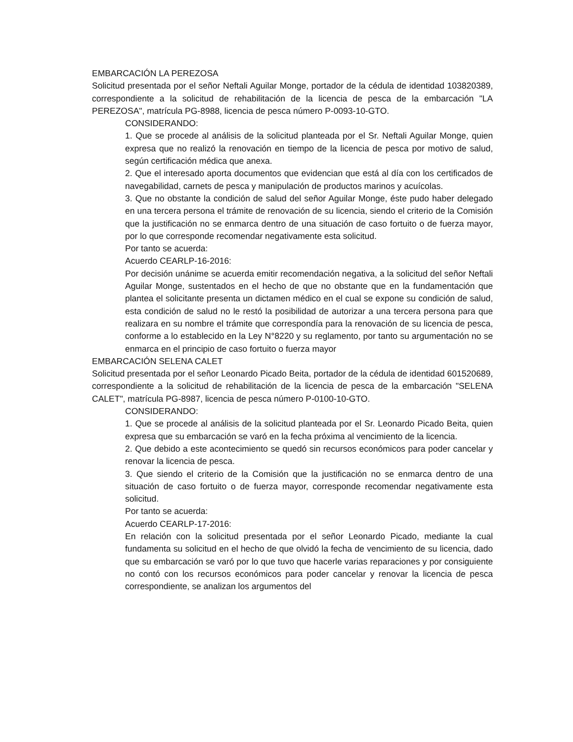EMBARCACIÓN LA PEREZOSA
Solicitud presentada por el señor Neftali Aguilar Monge, portador de la cédula de identidad 103820389, correspondiente a la solicitud de rehabilitación de la licencia de pesca de la embarcación "LA PEREZOSA", matrícula PG-8988, licencia de pesca número P-0093-10-GTO.
CONSIDERANDO:
1. Que se procede al análisis de la solicitud planteada por el Sr. Neftali Aguilar Monge, quien expresa que no realizó la renovación en tiempo de la licencia de pesca por motivo de salud, según certificación médica que anexa.
2. Que el interesado aporta documentos que evidencian que está al día con los certificados de navegabilidad, carnets de pesca y manipulación de productos marinos y acuícolas.
3. Que no obstante la condición de salud del señor Aguilar Monge, éste pudo haber delegado en una tercera persona el trámite de renovación de su licencia, siendo el criterio de la Comisión que la justificación no se enmarca dentro de una situación de caso fortuito o de fuerza mayor, por lo que corresponde recomendar negativamente esta solicitud.
Por tanto se acuerda:
Acuerdo CEARLP-16-2016:
Por decisión unánime se acuerda emitir recomendación negativa, a la solicitud del señor Neftali Aguilar Monge, sustentados en el hecho de que no obstante que en la fundamentación que plantea el solicitante presenta un dictamen médico en el cual se expone su condición de salud, esta condición de salud no le restó la posibilidad de autorizar a una tercera persona para que realizara en su nombre el trámite que correspondía para la renovación de su licencia de pesca, conforme a lo establecido en la Ley N°8220 y su reglamento, por tanto su argumentación no se enmarca en el principio de caso fortuito o fuerza mayor
EMBARCACIÓN SELENA CALET
Solicitud presentada por el señor Leonardo Picado Beita, portador de la cédula de identidad 601520689, correspondiente a la solicitud de rehabilitación de la licencia de pesca de la embarcación "SELENA CALET", matrícula PG-8987, licencia de pesca número P-0100-10-GTO.
CONSIDERANDO:
1. Que se procede al análisis de la solicitud planteada por el Sr. Leonardo Picado Beita, quien expresa que su embarcación se varó en la fecha próxima al vencimiento de la licencia.
2. Que debido a este acontecimiento se quedó sin recursos económicos para poder cancelar y renovar la licencia de pesca.
3. Que siendo el criterio de la Comisión que la justificación no se enmarca dentro de una situación de caso fortuito o de fuerza mayor, corresponde recomendar negativamente esta solicitud.
Por tanto se acuerda:
Acuerdo CEARLP-17-2016:
En relación con la solicitud presentada por el señor Leonardo Picado, mediante la cual fundamenta su solicitud en el hecho de que olvidó la fecha de vencimiento de su licencia, dado que su embarcación se varó por lo que tuvo que hacerle varias reparaciones y por consiguiente no contó con los recursos económicos para poder cancelar y renovar la licencia de pesca correspondiente, se analizan los argumentos del